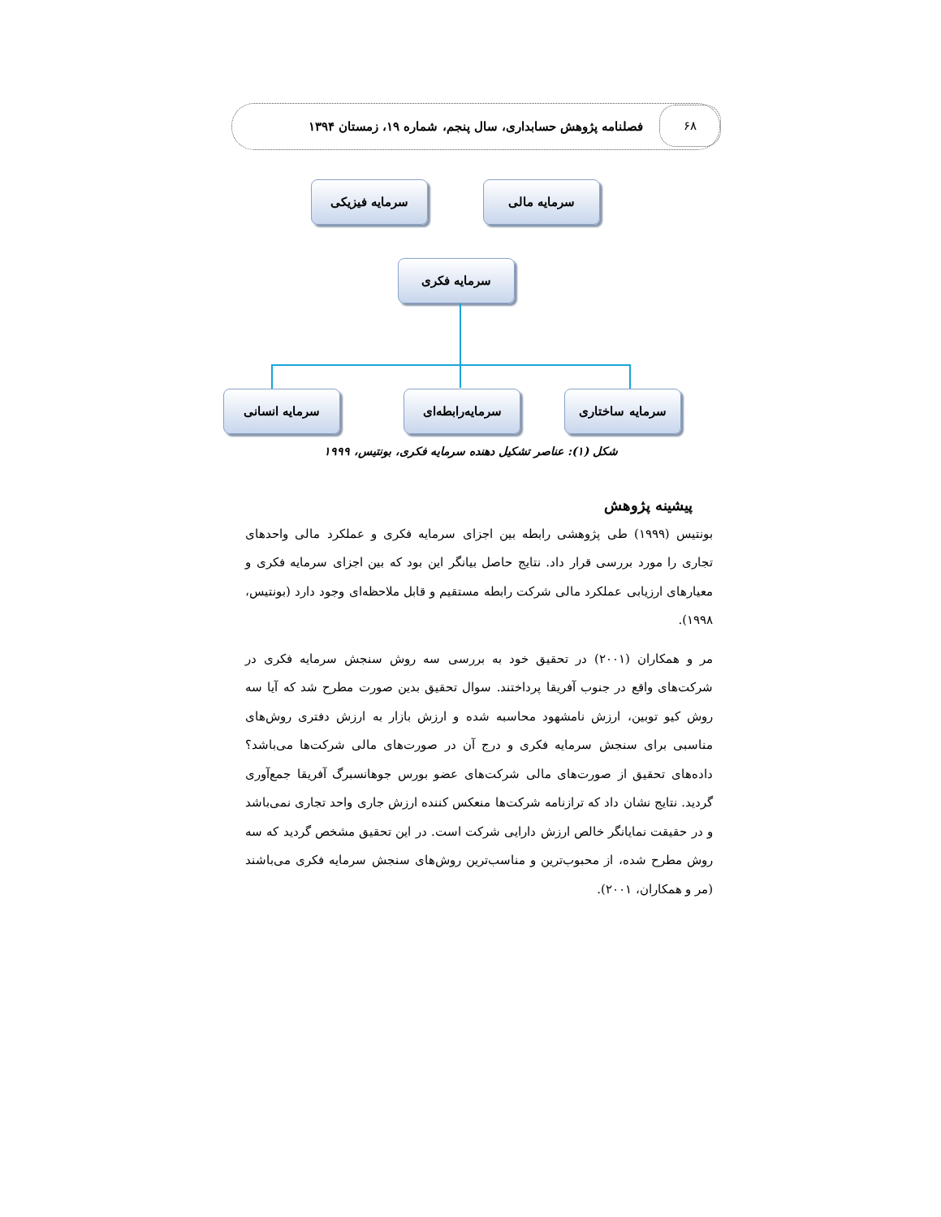۶۸
فصلنامه پژوهش حسابداری، سال پنجم، شماره ۱۹، زمستان ۱۳۹۴
سرمایه مالی
سرمایه فیزیکی
سرمایه فکری
سرمایه ساختاری
سرمایه‌رابطه‌ای
سرمایه انسانی
شکل (۱): عناصر تشکیل دهنده سرمایه فکری، بونتیس، ۱۹۹۹
پیشینه پژوهش
بونتیس (۱۹۹۹) طی پژوهشی رابطه بین اجزای سرمایه فکری و عملکرد مالی واحدهای تجاری را مورد بررسی قرار داد. نتایج حاصل بیانگر این بود که بین اجزای سرمایه فکری و معیارهای ارزیابی عملکرد مالی شرکت رابطه مستقیم و قابل ملاحظه‌ای وجود دارد (بونتیس، ۱۹۹۸).
مر و همکاران (۲۰۰۱) در تحقیق خود به بررسی سه روش سنجش سرمایه فکری در شرکت‌های واقع در جنوب آفریقا پرداختند. سوال تحقیق بدین صورت مطرح شد که آیا سه روش کیو توبین، ارزش نامشهود محاسبه شده و ارزش بازار به ارزش دفتری روش‌های مناسبی برای سنجش سرمایه فکری و درج آن در صورت‌های مالی شرکت‌ها می‌باشد؟ داده‌های تحقیق از صورت‌های مالی شرکت‌های عضو بورس جوهانسبرگ آفریقا جمع‌آوری گردید. نتایج نشان داد که ترازنامه شرکت‌ها منعکس کننده ارزش جاری واحد تجاری نمی‌باشد و در حقیقت نمایانگر خالص ارزش دارایی شرکت است. در این تحقیق مشخص گردید که سه روش مطرح شده، از محبوب‌ترین و مناسب‌ترین روش‌های سنجش سرمایه فکری می‌باشند (مر و همکاران، ۲۰۰۱).